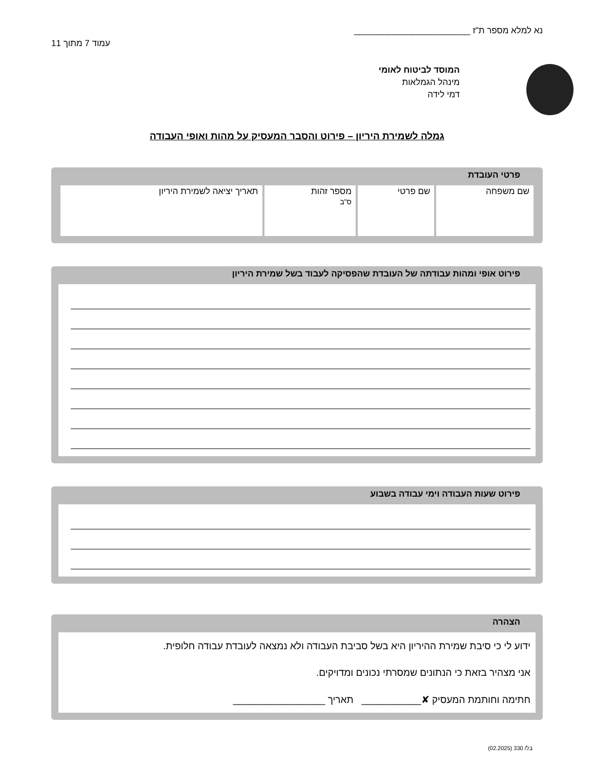נא למלא מספר ת"ז ________________________
עמוד 7 מתוך 11
המוסד לביטוח לאומי
מינהל הגמלאות
דמי לידה
גמלה לשמירת היריון – פירוט והסבר המעסיק על מהות ואופי העבודה
פרטי העובדת
| שם משפחה | שם פרטי | מספר זהות ס"ב | תאריך יציאה לשמירת היריון |
פירוט אופי ומהות עבודתה של העובדת שהפסיקה לעבוד בשל שמירת היריון
פירוט שעות העבודה וימי עבודה בשבוע
הצהרה
ידוע לי כי סיבת שמירת ההיריון היא בשל סביבת העבודה ולא נמצאה לעובדת עבודה חלופית.
אני מצהיר בזאת כי הנתונים שמסרתי נכונים ומדויקים.
חתימה וחותמת המעסיק ✘___________ תאריך _________________
בל/ 330 (02.2025)